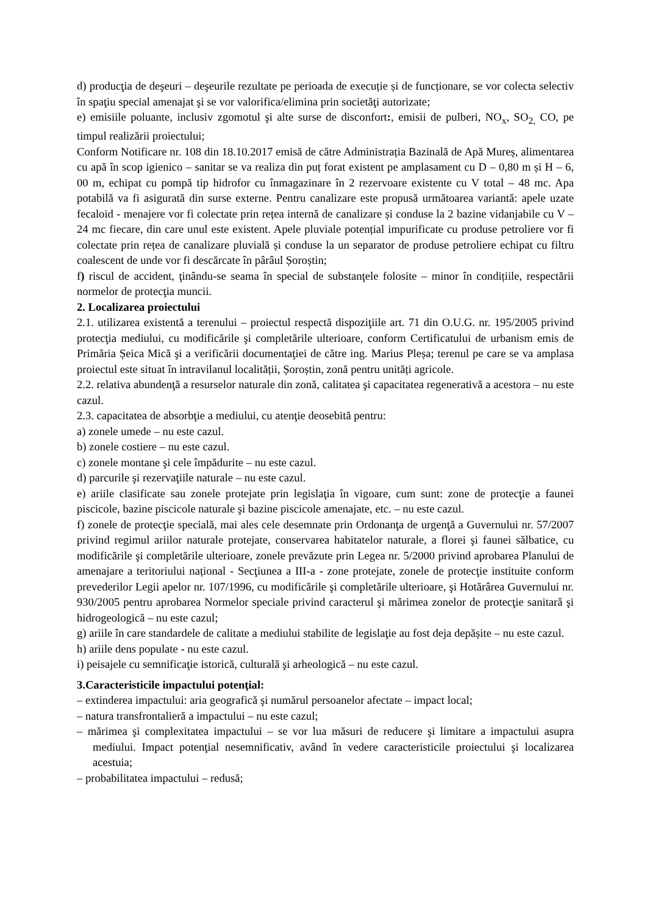d) producţia de deşeuri – deşeurile rezultate pe perioada de execuție și de funcționare, se vor colecta selectiv în spaţiu special amenajat şi se vor valorifica/elimina prin societăţi autorizate;
e) emisiile poluante, inclusiv zgomotul şi alte surse de disconfort:, emisii de pulberi, NO<sub>x</sub>, SO<sub>2,</sub> CO, pe timpul realizării proiectului;
Conform Notificare nr. 108 din 18.10.2017 emisă de către Administrația Bazinală de Apă Mureș, alimentarea cu apă în scop igienico – sanitar se va realiza din puț forat existent pe amplasament cu D – 0,80 m și H – 6, 00 m, echipat cu pompă tip hidrofor cu înmagazinare în 2 rezervoare existente cu V total – 48 mc. Apa potabilă va fi asigurată din surse externe. Pentru canalizare este propusă următoarea variantă: apele uzate fecaloid - menajere vor fi colectate prin rețea internă de canalizare și conduse la 2 bazine vidanjabile cu V – 24 mc fiecare, din care unul este existent. Apele pluviale potențial impurificate cu produse petroliere vor fi colectate prin rețea de canalizare pluvială și conduse la un separator de produse petroliere echipat cu filtru coalescent de unde vor fi descărcate în pârâul Șoroștin;
f) riscul de accident, ţinându-se seama în special de substanţele folosite – minor în condițiile, respectării normelor de protecţia muncii.
2. Localizarea proiectului
2.1. utilizarea existentă a terenului – proiectul respectă dispoziţiile art. 71 din O.U.G. nr. 195/2005 privind protecţia mediului, cu modificările şi completările ulterioare, conform Certificatului de urbanism emis de Primăria Șeica Mică şi a verificării documentaţiei de către ing. Marius Pleșa; terenul pe care se va amplasa proiectul este situat în intravilanul localității, Șoroștin, zonă pentru unități agricole.
2.2. relativa abundenţă a resurselor naturale din zonă, calitatea şi capacitatea regenerativă a acestora – nu este cazul.
2.3. capacitatea de absorbţie a mediului, cu atenţie deosebită pentru:
a) zonele umede – nu este cazul.
b) zonele costiere – nu este cazul.
c) zonele montane şi cele împădurite – nu este cazul.
d) parcurile şi rezervaţiile naturale – nu este cazul.
e) ariile clasificate sau zonele protejate prin legislaţia în vigoare, cum sunt: zone de protecţie a faunei piscicole, bazine piscicole naturale şi bazine piscicole amenajate, etc. – nu este cazul.
f) zonele de protecţie specială, mai ales cele desemnate prin Ordonanţa de urgenţă a Guvernului nr. 57/2007 privind regimul ariilor naturale protejate, conservarea habitatelor naturale, a florei şi faunei sălbatice, cu modificările şi completările ulterioare, zonele prevăzute prin Legea nr. 5/2000 privind aprobarea Planului de amenajare a teritoriului național - Secţiunea a III-a - zone protejate, zonele de protecţie instituite conform prevederilor Legii apelor nr. 107/1996, cu modificările şi completările ulterioare, şi Hotărârea Guvernului nr. 930/2005 pentru aprobarea Normelor speciale privind caracterul şi mărimea zonelor de protecţie sanitară şi hidrogeologică – nu este cazul;
g) ariile în care standardele de calitate a mediului stabilite de legislaţie au fost deja depășite – nu este cazul.
h) ariile dens populate - nu este cazul.
i) peisajele cu semnificaţie istorică, culturală şi arheologică – nu este cazul.
3.Caracteristicile impactului potenţial:
– extinderea impactului: aria geografică şi numărul persoanelor afectate – impact local;
– natura transfrontalieră a impactului – nu este cazul;
– mărimea şi complexitatea impactului – se vor lua măsuri de reducere şi limitare a impactului asupra mediului. Impact potenţial nesemnificativ, având în vedere caracteristicile proiectului şi localizarea acestuia;
– probabilitatea impactului – redusă;